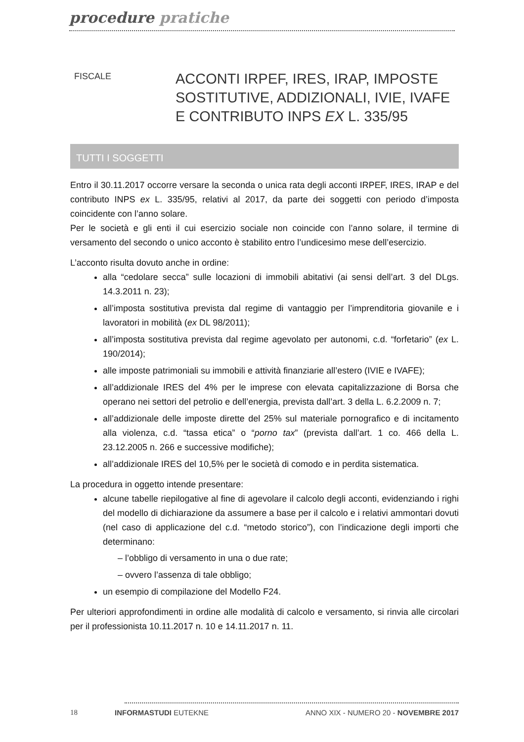procedure pratiche
FISCALE
ACCONTI IRPEF, IRES, IRAP, IMPOSTE
SOSTITUTIVE, ADDIZIONALI, IVIE, IVAFE
E CONTRIBUTO INPS EX L. 335/95
TUTTI I SOGGETTI
Entro il 30.11.2017 occorre versare la seconda o unica rata degli acconti IRPEF, IRES, IRAP e del contributo INPS ex L. 335/95, relativi al 2017, da parte dei soggetti con periodo d’imposta coincidente con l’anno solare.
Per le società e gli enti il cui esercizio sociale non coincide con l’anno solare, il termine di versamento del secondo o unico acconto è stabilito entro l’undicesimo mese dell’esercizio.
L’acconto risulta dovuto anche in ordine:
alla “cedolare secca” sulle locazioni di immobili abitativi (ai sensi dell’art. 3 del DLgs. 14.3.2011 n. 23);
all’imposta sostitutiva prevista dal regime di vantaggio per l’imprenditoria giovanile e i lavoratori in mobilità (ex DL 98/2011);
all’imposta sostitutiva prevista dal regime agevolato per autonomi, c.d. “forfetario” (ex L. 190/2014);
alle imposte patrimoniali su immobili e attività finanziarie all’estero (IVIE e IVAFE);
all’addizionale IRES del 4% per le imprese con elevata capitalizzazione di Borsa che operano nei settori del petrolio e dell’energia, prevista dall’art. 3 della L. 6.2.2009 n. 7;
all’addizionale delle imposte dirette del 25% sul materiale pornografico e di incitamento alla violenza, c.d. “tassa etica” o “porno tax” (prevista dall’art. 1 co. 466 della L. 23.12.2005 n. 266 e successive modifiche);
all’addizionale IRES del 10,5% per le società di comodo e in perdita sistematica.
La procedura in oggetto intende presentare:
alcune tabelle riepilogative al fine di agevolare il calcolo degli acconti, evidenziando i righi del modello di dichiarazione da assumere a base per il calcolo e i relativi ammontari dovuti (nel caso di applicazione del c.d. “metodo storico”), con l’indicazione degli importi che determinano:
– l’obbligo di versamento in una o due rate;
– ovvero l’assenza di tale obbligo;
un esempio di compilazione del Modello F24.
Per ulteriori approfondimenti in ordine alle modalità di calcolo e versamento, si rinvia alle circolari per il professionista 10.11.2017 n. 10 e 14.11.2017 n. 11.
18 INFORMASTUDI EUTEKNE ANNO XIX - NUMERO 20 - NOVEMBRE 2017